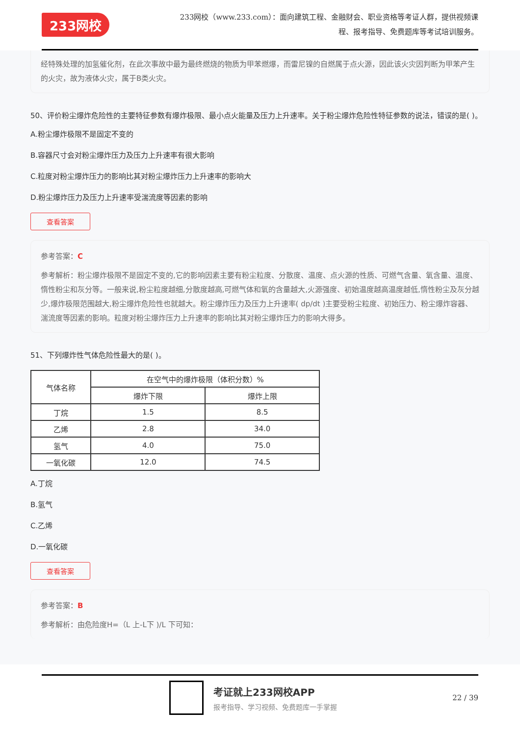233网校
233网校（www.233.com）：面向建筑工程、金融财会、职业资格等考证人群，提供视频课程、报考指导、免费题库等考试培训服务。
经特殊处理的加氢催化剂，在此次事故中最为最终燃烧的物质为甲苯燃爆，而雷尼镍的自燃属于点火源，因此该火灾因判断为甲苯产生的火灾，故为液体火灾，属于B类火灾。
50、评价粉尘爆炸危险性的主要特征参数有爆炸极限、最小点火能量及压力上升速率。关于粉尘爆炸危险性特征参数的说法，错误的是( )。
A.粉尘爆炸极限不是固定不变的
B.容器尺寸会对粉尘爆炸压力及压力上升速率有很大影响
C.粒度对粉尘爆炸压力的影响比其对粉尘爆炸压力上升速率的影响大
D.粉尘爆炸压力及压力上升速率受湍流度等因素的影响
查看答案
参考答案：C
参考解析：粉尘爆炸极限不是固定不变的,它的影响因素主要有粉尘粒度、分散度、温度、点火源的性质、可燃气含量、氧含量、温度、惰性粉尘和灰分等。一般来说,粉尘粒度越细,分散度越高,可燃气体和氧的含量越大,火源强度、初始温度越高温度越低,惰性粉尘及灰分越少,爆炸极限范围越大,粉尘爆炸危险性也就越大。粉尘爆炸压力及压力上升速率( dp/dt )主要受粉尘粒度、初始压力、粉尘爆炸容器、湍流度等因素的影响。粒度对粉尘爆炸压力上升速率的影响比其对粉尘爆炸压力的影响大得多。
51、下列爆炸性气体危险性最大的是( )。
| 气体名称 | 在空气中的爆炸极限（体积分数）% | |
| --- | --- | --- |
| | 爆炸下限 | 爆炸上限 |
| 丁烷 | 1.5 | 8.5 |
| 乙烯 | 2.8 | 34.0 |
| 氢气 | 4.0 | 75.0 |
| 一氧化碳 | 12.0 | 74.5 |
A.丁烷
B.氢气
C.乙烯
D.一氧化碳
查看答案
参考答案：B
参考解析：由危险度H=（L 上-L下 )/L 下可知：
考证就上233网校APP
报考指导、学习视频、免费题库一手掌握
22 / 39